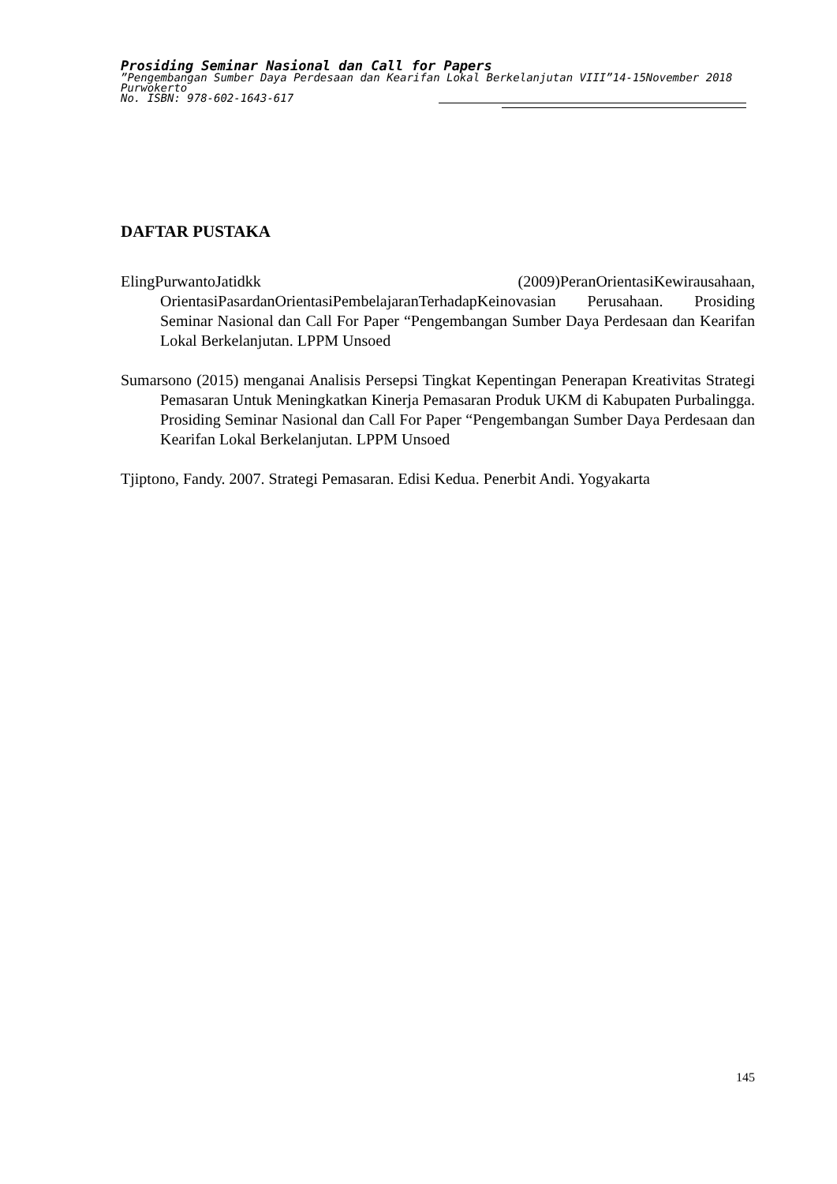Prosiding Seminar Nasional dan Call for Papers
”Pengembangan Sumber Daya Perdesaan dan Kearifan Lokal Berkelanjutan VIII”14-15November 2018
Purwokerto
No. ISBN: 978-602-1643-617
DAFTAR PUSTAKA
ElingPurwantoJatidkk (2009)PeranOrientasiKewirausahaan, OrientasiPasardanOrientasiPembelajaranTerhadapKeinovasian Perusahaan. Prosiding Seminar Nasional dan Call For Paper “Pengembangan Sumber Daya Perdesaan dan Kearifan Lokal Berkelanjutan. LPPM Unsoed
Sumarsono (2015) menganai Analisis Persepsi Tingkat Kepentingan Penerapan Kreativitas Strategi Pemasaran Untuk Meningkatkan Kinerja Pemasaran Produk UKM di Kabupaten Purbalingga. Prosiding Seminar Nasional dan Call For Paper “Pengembangan Sumber Daya Perdesaan dan Kearifan Lokal Berkelanjutan. LPPM Unsoed
Tjiptono, Fandy. 2007. Strategi Pemasaran. Edisi Kedua. Penerbit Andi. Yogyakarta
145